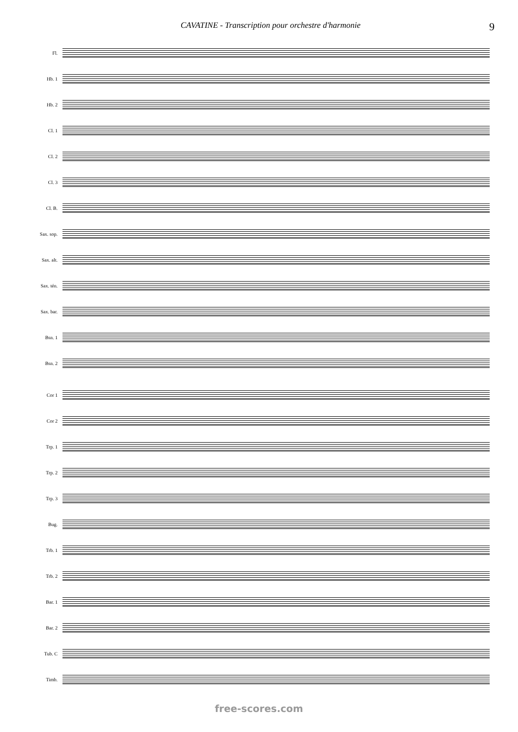CAVATINE - Transcription pour orchestre d'harmonie 9
Fl.
Hb. 1
Hb. 2
Cl. 1
Cl. 2
Cl. 3
Cl. B.
Sax. sop.
Sax. alt.
Sax. tén.
Sax. bar.
Bsn. 1
Bsn. 2
Cor 1
Cor 2
Trp. 1
Trp. 2
Trp. 3
Bug.
Trb. 1
Trb. 2
Bar. 1
Bar. 2
Tub. C
Timb.
free-scores.com